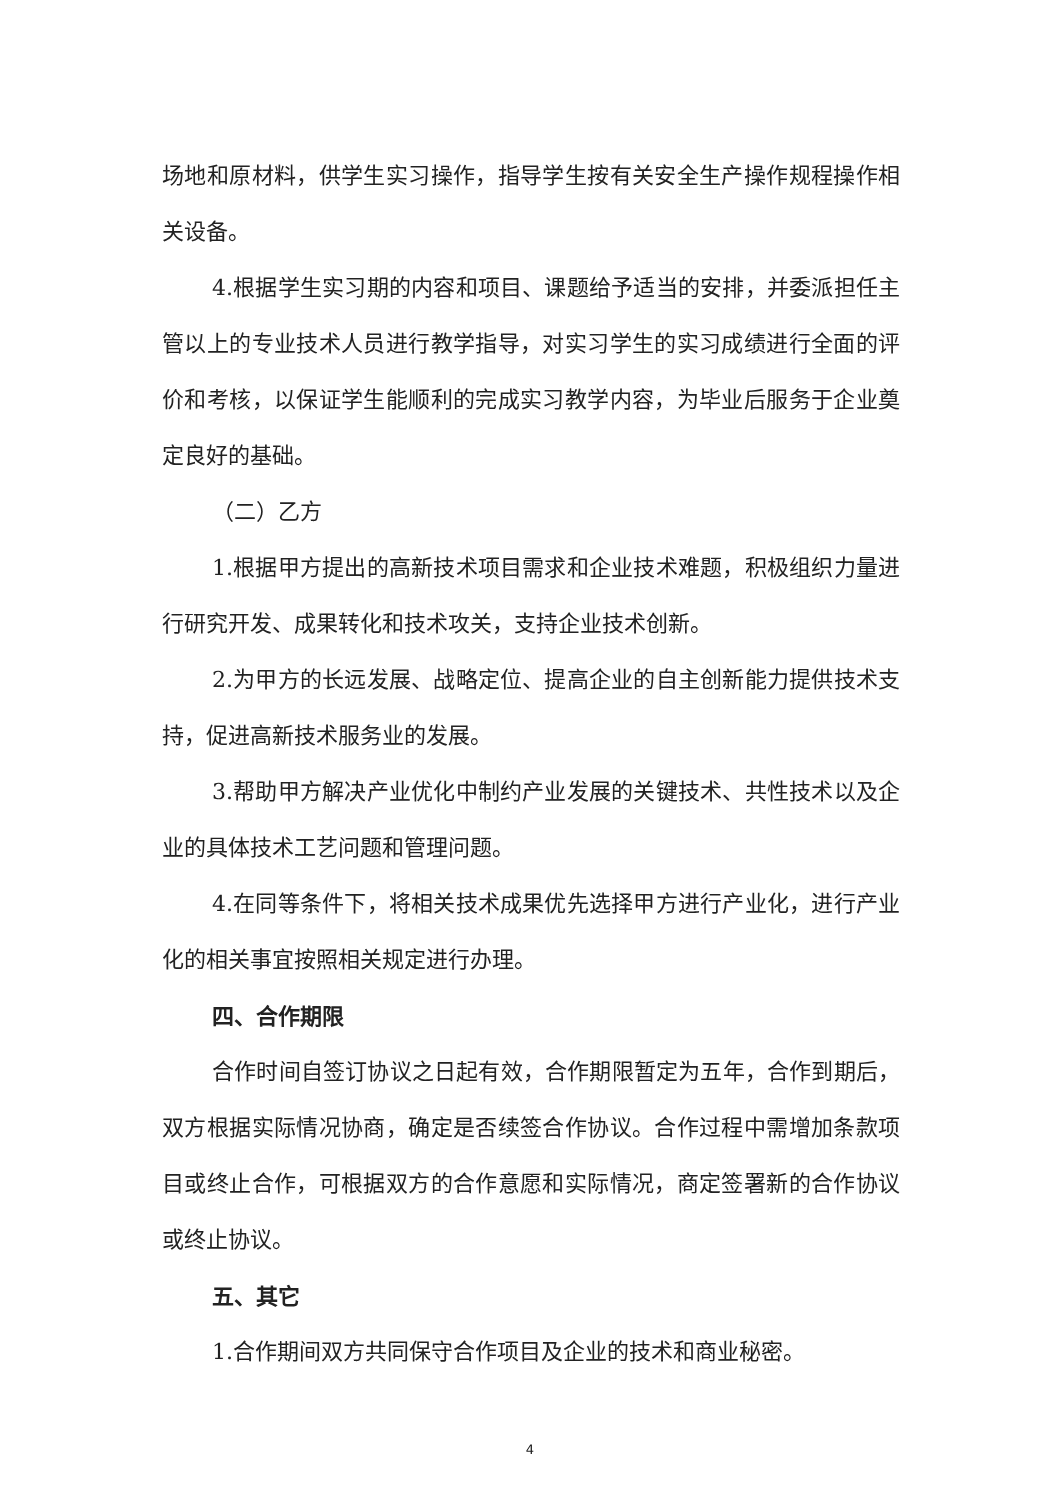场地和原材料，供学生实习操作，指导学生按有关安全生产操作规程操作相关设备。
4.根据学生实习期的内容和项目、课题给予适当的安排，并委派担任主管以上的专业技术人员进行教学指导，对实习学生的实习成绩进行全面的评价和考核，以保证学生能顺利的完成实习教学内容，为毕业后服务于企业奠定良好的基础。
（二）乙方
1.根据甲方提出的高新技术项目需求和企业技术难题，积极组织力量进行研究开发、成果转化和技术攻关，支持企业技术创新。
2.为甲方的长远发展、战略定位、提高企业的自主创新能力提供技术支持，促进高新技术服务业的发展。
3.帮助甲方解决产业优化中制约产业发展的关键技术、共性技术以及企业的具体技术工艺问题和管理问题。
4.在同等条件下，将相关技术成果优先选择甲方进行产业化，进行产业化的相关事宜按照相关规定进行办理。
四、合作期限
合作时间自签订协议之日起有效，合作期限暂定为五年，合作到期后，双方根据实际情况协商，确定是否续签合作协议。合作过程中需增加条款项目或终止合作，可根据双方的合作意愿和实际情况，商定签署新的合作协议或终止协议。
五、其它
1.合作期间双方共同保守合作项目及企业的技术和商业秘密。
4